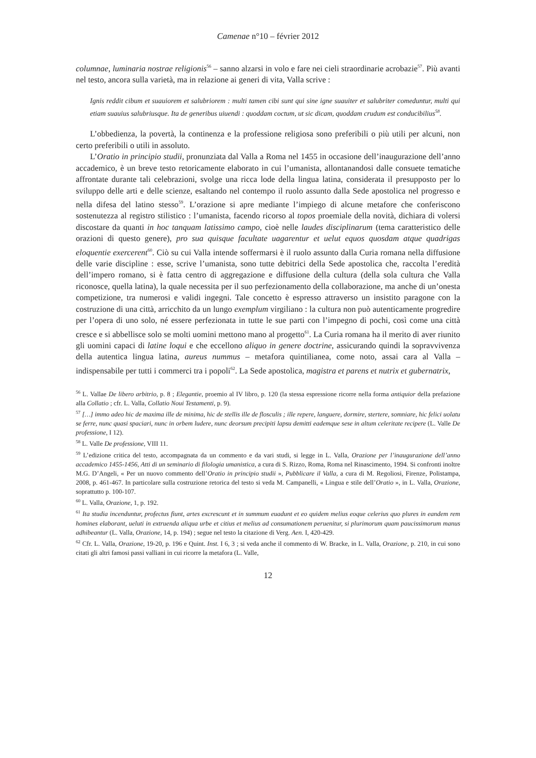Camenae n°10 – février 2012
columnae, luminaria nostrae religionis<sup>56</sup> – sanno alzarsi in volo e fare nei cieli straordinarie acrobazie<sup>57</sup>. Più avanti nel testo, ancora sulla varietà, ma in relazione ai generi di vita, Valla scrive :
Ignis reddit cibum et suauiorem et salubriorem : multi tamen cibi sunt qui sine igne suauiter et salubriter comeduntur, multi qui etiam suauius salubriusque. Ita de generibus uiuendi : quoddam coctum, ut sic dicam, quoddam crudum est conducibilius<sup>58</sup>.
L’obbedienza, la povertà, la continenza e la professione religiosa sono preferibili o più utili per alcuni, non certo preferibili o utili in assoluto.
L’Oratio in principio studii, pronunziata dal Valla a Roma nel 1455 in occasione dell’inaugurazione dell’anno accademico, è un breve testo retoricamente elaborato in cui l’umanista, allontanandosi dalle consuete tematiche affrontate durante tali celebrazioni, svolge una ricca lode della lingua latina, considerata il presupposto per lo sviluppo delle arti e delle scienze, esaltando nel contempo il ruolo assunto dalla Sede apostolica nel progresso e nella difesa del latino stesso<sup>59</sup>. L’orazione si apre mediante l’impiego di alcune metafore che conferiscono sostenutezza al registro stilistico : l’umanista, facendo ricorso al topos proemiale della novità, dichiara di volersi discostare da quanti in hoc tanquam latissimo campo, cioè nelle laudes disciplinarum (tema caratteristico delle orazioni di questo genere), pro sua quisque facultate uagarentur et uelut equos quosdam atque quadrigas eloquentie exercerent<sup>60</sup>. Ciò su cui Valla intende soffermarsi è il ruolo assunto dalla Curia romana nella diffusione delle varie discipline : esse, scrive l’umanista, sono tutte debitrici della Sede apostolica che, raccolta l’eredità dell’impero romano, si è fatta centro di aggregazione e diffusione della cultura (della sola cultura che Valla riconosce, quella latina), la quale necessita per il suo perfezionamento della collaborazione, ma anche di un’onesta competizione, tra numerosi e validi ingegni. Tale concetto è espresso attraverso un insistito paragone con la costruzione di una città, arricchito da un lungo exemplum virgiliano : la cultura non può autenticamente progredire per l’opera di uno solo, né essere perfezionata in tutte le sue parti con l’impegno di pochi, così come una città cresce e si abbellisce solo se molti uomini mettono mano al progetto<sup>61</sup>. La Curia romana ha il merito di aver riunito gli uomini capaci di latine loqui e che eccellono aliquo in genere doctrine, assicurando quindi la sopravvivenza della autentica lingua latina, aureus nummus – metafora quintilianea, come noto, assai cara al Valla – indispensabile per tutti i commerci tra i popoli<sup>62</sup>. La Sede apostolica, magistra et parens et nutrix et gubernatrix,
<sup>56</sup> L. Vallae De libero arbitrio, p. 8 ; Elegantie, proemio al IV libro, p. 120 (la stessa espressione ricorre nella forma antiquior della prefazione alla Collatio ; cfr. L. Valla, Collatio Noui Testamenti, p. 9).
<sup>57</sup> […] immo adeo hic de maxima ille de minima, hic de stellis ille de flosculis ; ille repere, languere, dormire, stertere, somniare, hic felici uolatu se ferre, nunc quasi spaciari, nunc in orbem ludere, nunc deorsum precipiti lapsu demitti eademque sese in altum celeritate recipere (L. Valle De professione, I 12).
<sup>58</sup> L. Valle De professione, VIII 11.
<sup>59</sup> L’edizione critica del testo, accompagnata da un commento e da vari studi, si legge in L. Valla, Orazione per l’inaugurazione dell’anno accademico 1455-1456, Atti di un seminario di filologia umanistica, a cura di S. Rizzo, Roma, Roma nel Rinascimento, 1994. Si confronti inoltre M.G. D’Angeli, « Per un nuovo commento dell’Oratio in principio studii », Pubblicare il Valla, a cura di M. Regoliosi, Firenze, Polistampa, 2008, p. 461-467. In particolare sulla costruzione retorica del testo si veda M. Campanelli, « Lingua e stile dell’Oratio », in L. Valla, Orazione, soprattutto p. 100-107.
<sup>60</sup> L. Valla, Orazione, 1, p. 192.
<sup>61</sup> Ita studia incenduntur, profectus fiunt, artes excrescunt et in summum euadunt et eo quidem melius eoque celerius quo plures in eandem rem homines elaborant, ueluti in extruenda aliqua urbe et citius et melius ad consumationem peruenitur, si plurimorum quam paucissimorum manus adhibeantur (L. Valla, Orazione, 14, p. 194) ; segue nel testo la citazione di Verg. Aen. I, 420-429.
<sup>62</sup> Cfr. L. Valla, Orazione, 19-20, p. 196 e Quint. Inst. I 6, 3 ; si veda anche il commento di W. Bracke, in L. Valla, Orazione, p. 210, in cui sono citati gli altri famosi passi valliani in cui ricorre la metafora (L. Valle,
12